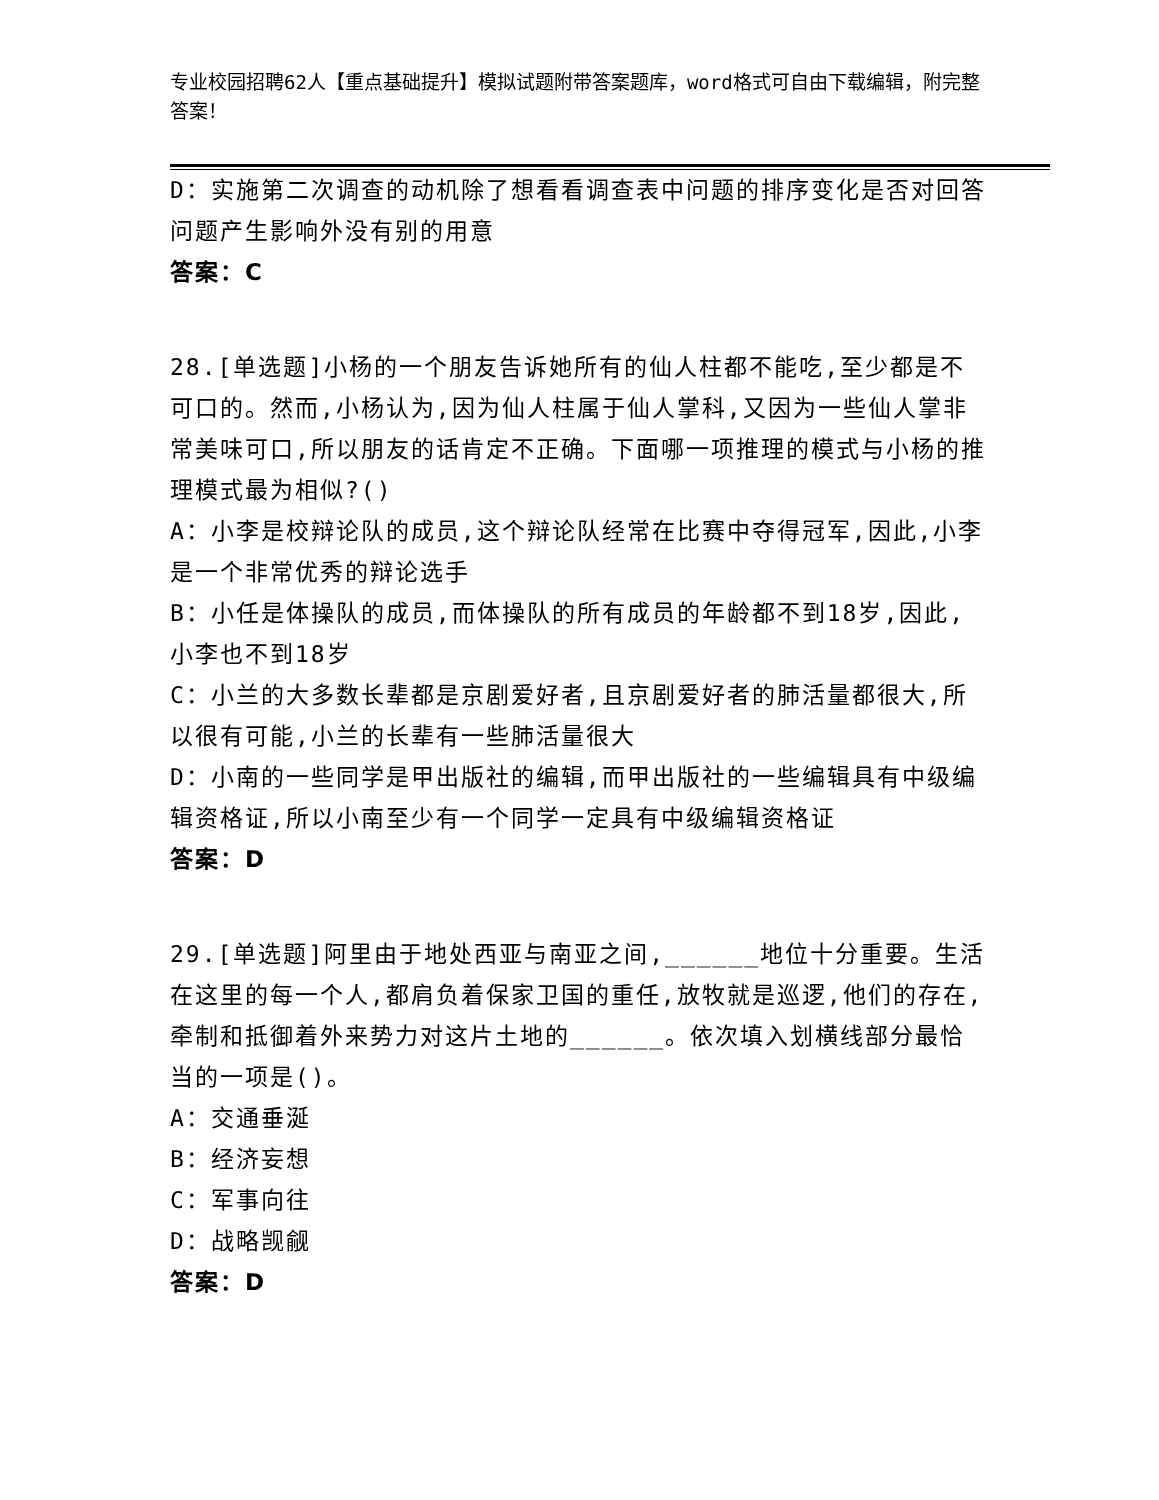专业校园招聘62人【重点基础提升】模拟试题附带答案题库，word格式可自由下载编辑，附完整答案！
D：实施第二次调查的动机除了想看看调查表中问题的排序变化是否对回答问题产生影响外没有别的用意
答案：C
28.[单选题]小杨的一个朋友告诉她所有的仙人柱都不能吃,至少都是不可口的。然而,小杨认为,因为仙人柱属于仙人掌科,又因为一些仙人掌非常美味可口,所以朋友的话肯定不正确。下面哪一项推理的模式与小杨的推理模式最为相似?()
A：小李是校辩论队的成员,这个辩论队经常在比赛中夺得冠军,因此,小李是一个非常优秀的辩论选手
B：小任是体操队的成员,而体操队的所有成员的年龄都不到18岁,因此,小李也不到18岁
C：小兰的大多数长辈都是京剧爱好者,且京剧爱好者的肺活量都很大,所以很有可能,小兰的长辈有一些肺活量很大
D：小南的一些同学是甲出版社的编辑,而甲出版社的一些编辑具有中级编辑资格证,所以小南至少有一个同学一定具有中级编辑资格证
答案：D
29.[单选题]阿里由于地处西亚与南亚之间,______地位十分重要。生活在这里的每一个人,都肩负着保家卫国的重任,放牧就是巡逻,他们的存在,牵制和抵御着外来势力对这片土地的______。依次填入划横线部分最恰当的一项是()。
A：交通垂涎
B：经济妄想
C：军事向往
D：战略觊觎
答案：D